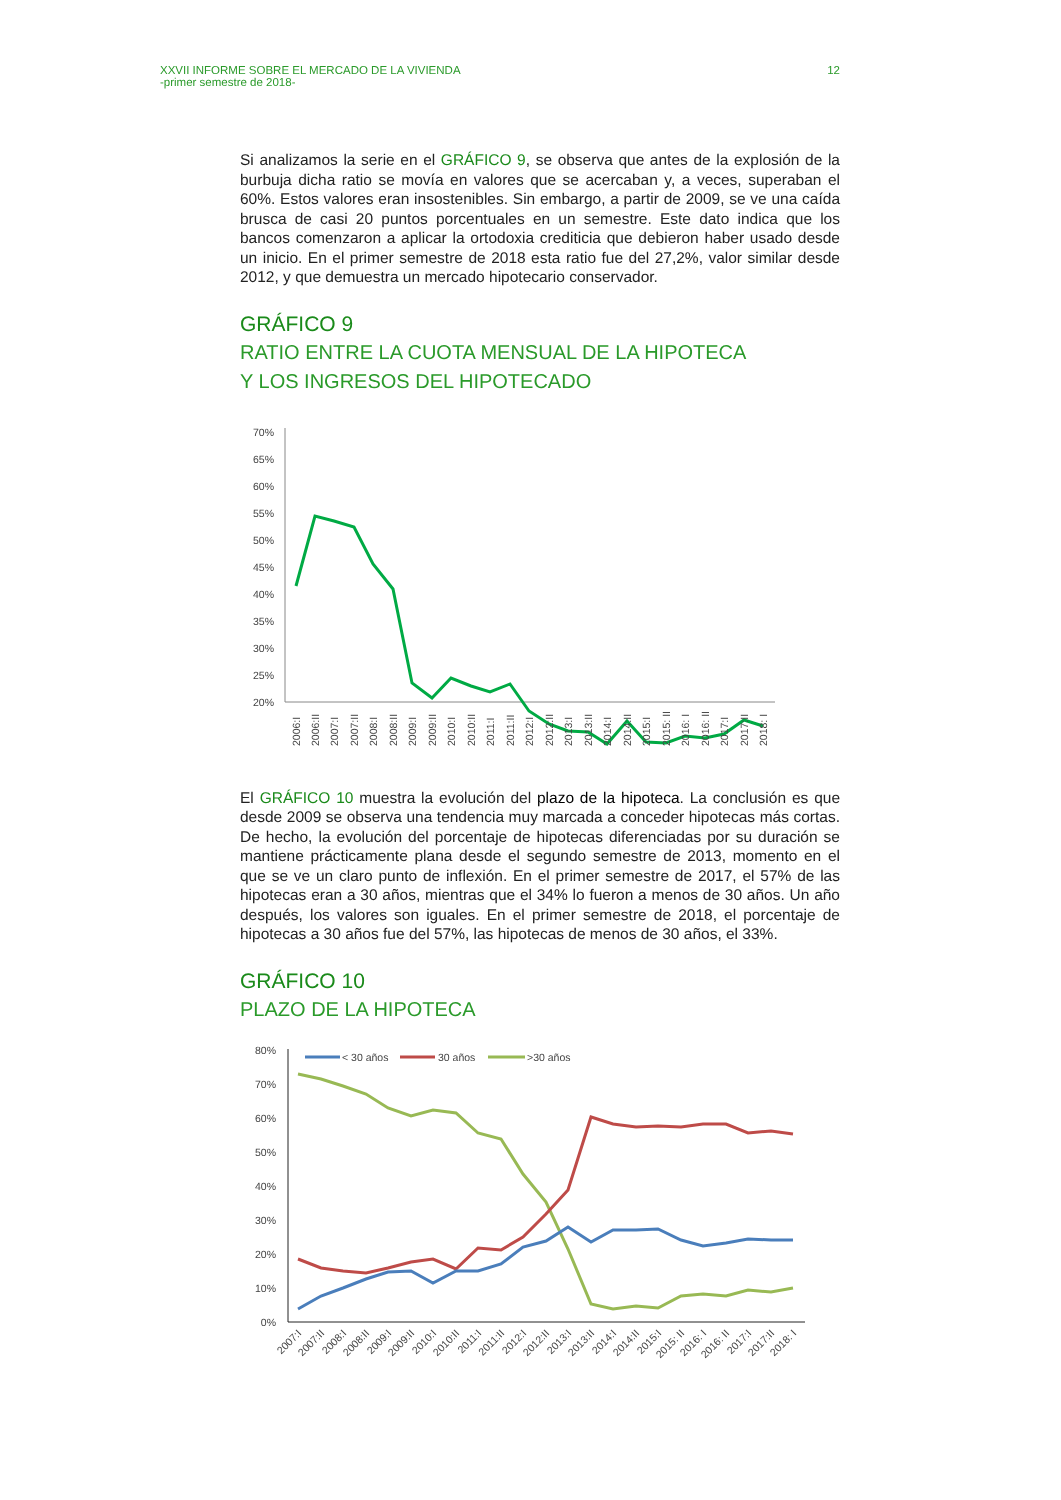XXVII INFORME SOBRE EL MERCADO DE LA VIVIENDA
-primer semestre de 2018-
12
Si analizamos la serie en el GRÁFICO 9, se observa que antes de la explosión de la burbuja dicha ratio se movía en valores que se acercaban y, a veces, superaban el 60%. Estos valores eran insostenibles. Sin embargo, a partir de 2009, se ve una caída brusca de casi 20 puntos porcentuales en un semestre. Este dato indica que los bancos comenzaron a aplicar la ortodoxia crediticia que debieron haber usado desde un inicio. En el primer semestre de 2018 esta ratio fue del 27,2%, valor similar desde 2012, y que demuestra un mercado hipotecario conservador.
GRÁFICO 9
RATIO ENTRE LA CUOTA MENSUAL DE LA HIPOTECA
Y LOS INGRESOS DEL HIPOTECADO
70%
65%
60%
55%
50%
45%
40%
35%
30%
25%
20%
2006:I
2006:II
2007:I
2007:II
2008:I
2008:II
2009:I
2009:II
2010:I
2010:II
2011:I
2011:II
2012:I
2012:II
2013:I
2013:II
2014:I
2014:II
2015:I
2015: II
2016: I
2016: II
2017:I
2017:II
2018: I
El GRÁFICO 10 muestra la evolución del plazo de la hipoteca. La conclusión es que desde 2009 se observa una tendencia muy marcada a conceder hipotecas más cortas. De hecho, la evolución del porcentaje de hipotecas diferenciadas por su duración se mantiene prácticamente plana desde el segundo semestre de 2013, momento en el que se ve un claro punto de inflexión. En el primer semestre de 2017, el 57% de las hipotecas eran a 30 años, mientras que el 34% lo fueron a menos de 30 años. Un año después, los valores son iguales. En el primer semestre de 2018, el porcentaje de hipotecas a 30 años fue del 57%, las hipotecas de menos de 30 años, el 33%.
GRÁFICO 10
PLAZO DE LA HIPOTECA
80%
70%
60%
50%
40%
30%
20%
10%
0%
< 30 años
30 años
>30 años
2007:I
2007:II
2008:I
2008:II
2009:I
2009:II
2010:I
2010:II
2011:I
2011:II
2012:I
2012:II
2013:I
2013:II
2014:I
2014:II
2015:I
2015: II
2016: I
2016: II
2017:I
2017:II
2018: I